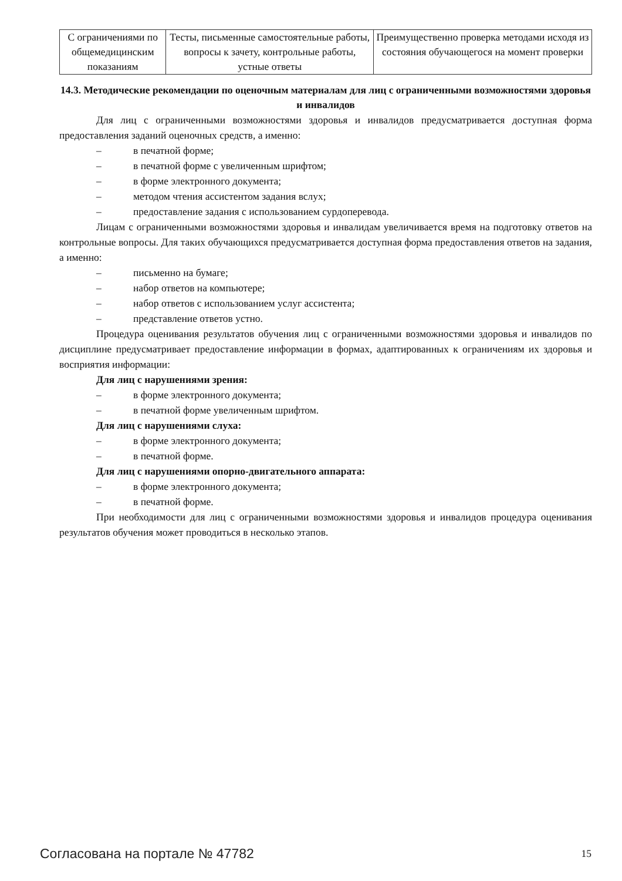| С ограничениями по общемедицинским показаниям | Тесты, письменные самостоятельные работы, вопросы к зачету, контрольные работы, устные ответы | Преимущественно проверка методами исходя из состояния обучающегося на момент проверки |
14.3. Методические рекомендации по оценочным материалам для лиц с ограниченными возможностями здоровья и инвалидов
Для лиц с ограниченными возможностями здоровья и инвалидов предусматривается доступная форма предоставления заданий оценочных средств, а именно:
– в печатной форме;
– в печатной форме с увеличенным шрифтом;
– в форме электронного документа;
– методом чтения ассистентом задания вслух;
– предоставление задания с использованием сурдоперевода.
Лицам с ограниченными возможностями здоровья и инвалидам увеличивается время на подготовку ответов на контрольные вопросы. Для таких обучающихся предусматривается доступная форма предоставления ответов на задания, а именно:
– письменно на бумаге;
– набор ответов на компьютере;
– набор ответов с использованием услуг ассистента;
– представление ответов устно.
Процедура оценивания результатов обучения лиц с ограниченными возможностями здоровья и инвалидов по дисциплине предусматривает предоставление информации в формах, адаптированных к ограничениям их здоровья и восприятия информации:
Для лиц с нарушениями зрения:
– в форме электронного документа;
– в печатной форме увеличенным шрифтом.
Для лиц с нарушениями слуха:
– в форме электронного документа;
– в печатной форме.
Для лиц с нарушениями опорно-двигательного аппарата:
– в форме электронного документа;
– в печатной форме.
При необходимости для лиц с ограниченными возможностями здоровья и инвалидов процедура оценивания результатов обучения может проводиться в несколько этапов.
Согласована на портале № 47782 15